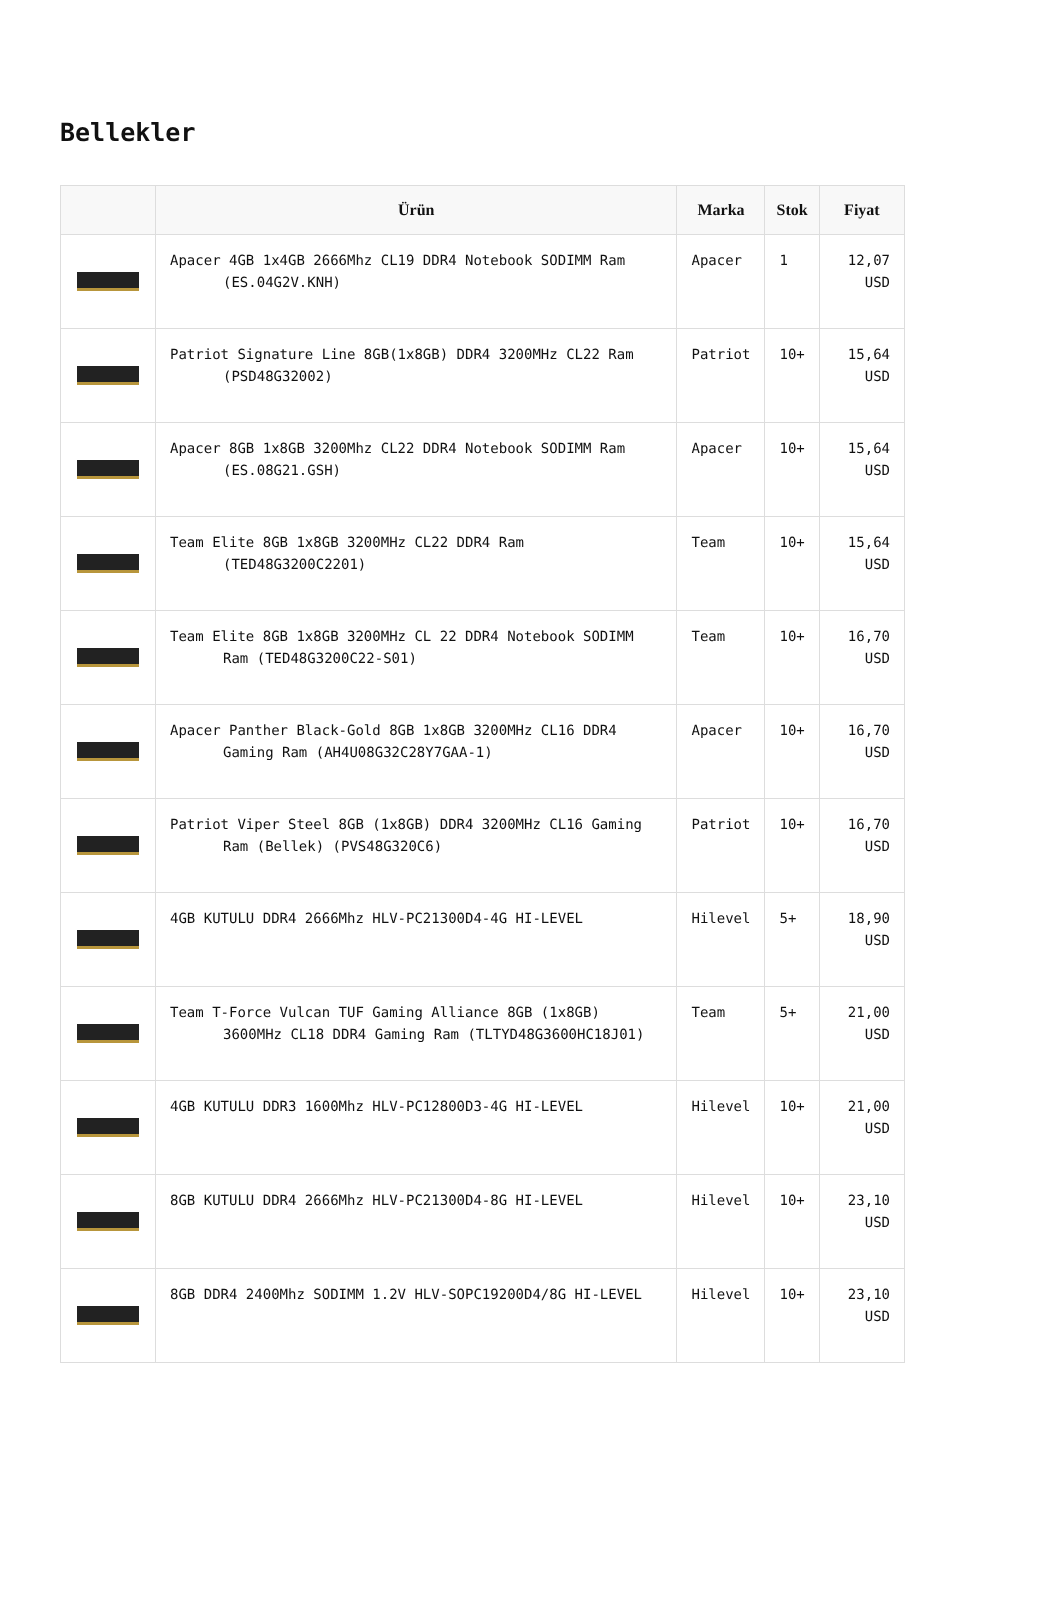Bellekler
| | Ürün | Marka | Stok | Fiyat |
| --- | --- | --- | --- | --- |
| | Apacer 4GB 1x4GB 2666Mhz CL19 DDR4 Notebook SODIMM Ram (ES.04G2V.KNH) | Apacer | 1 | 12,07 USD |
| | Patriot Signature Line 8GB(1x8GB) DDR4 3200MHz CL22 Ram (PSD48G32002) | Patriot | 10+ | 15,64 USD |
| | Apacer 8GB 1x8GB 3200Mhz CL22 DDR4 Notebook SODIMM Ram (ES.08G21.GSH) | Apacer | 10+ | 15,64 USD |
| | Team Elite 8GB 1x8GB 3200MHz CL22 DDR4 Ram (TED48G3200C2201) | Team | 10+ | 15,64 USD |
| | Team Elite 8GB 1x8GB 3200MHz CL 22 DDR4 Notebook SODIMM Ram (TED48G3200C22-S01) | Team | 10+ | 16,70 USD |
| | Apacer Panther Black-Gold 8GB 1x8GB 3200MHz CL16 DDR4 Gaming Ram (AH4U08G32C28Y7GAA-1) | Apacer | 10+ | 16,70 USD |
| | Patriot Viper Steel 8GB (1x8GB) DDR4 3200MHz CL16 Gaming Ram (Bellek) (PVS48G320C6) | Patriot | 10+ | 16,70 USD |
| | 4GB KUTULU DDR4 2666Mhz HLV-PC21300D4-4G HI-LEVEL | Hilevel | 5+ | 18,90 USD |
| | Team T-Force Vulcan TUF Gaming Alliance 8GB (1x8GB) 3600MHz CL18 DDR4 Gaming Ram (TLTYD48G3600HC18J01) | Team | 5+ | 21,00 USD |
| | 4GB KUTULU DDR3 1600Mhz HLV-PC12800D3-4G HI-LEVEL | Hilevel | 10+ | 21,00 USD |
| | 8GB KUTULU DDR4 2666Mhz HLV-PC21300D4-8G HI-LEVEL | Hilevel | 10+ | 23,10 USD |
| | 8GB DDR4 2400Mhz SODIMM 1.2V HLV-SOPC19200D4/8G HI-LEVEL | Hilevel | 10+ | 23,10 USD |